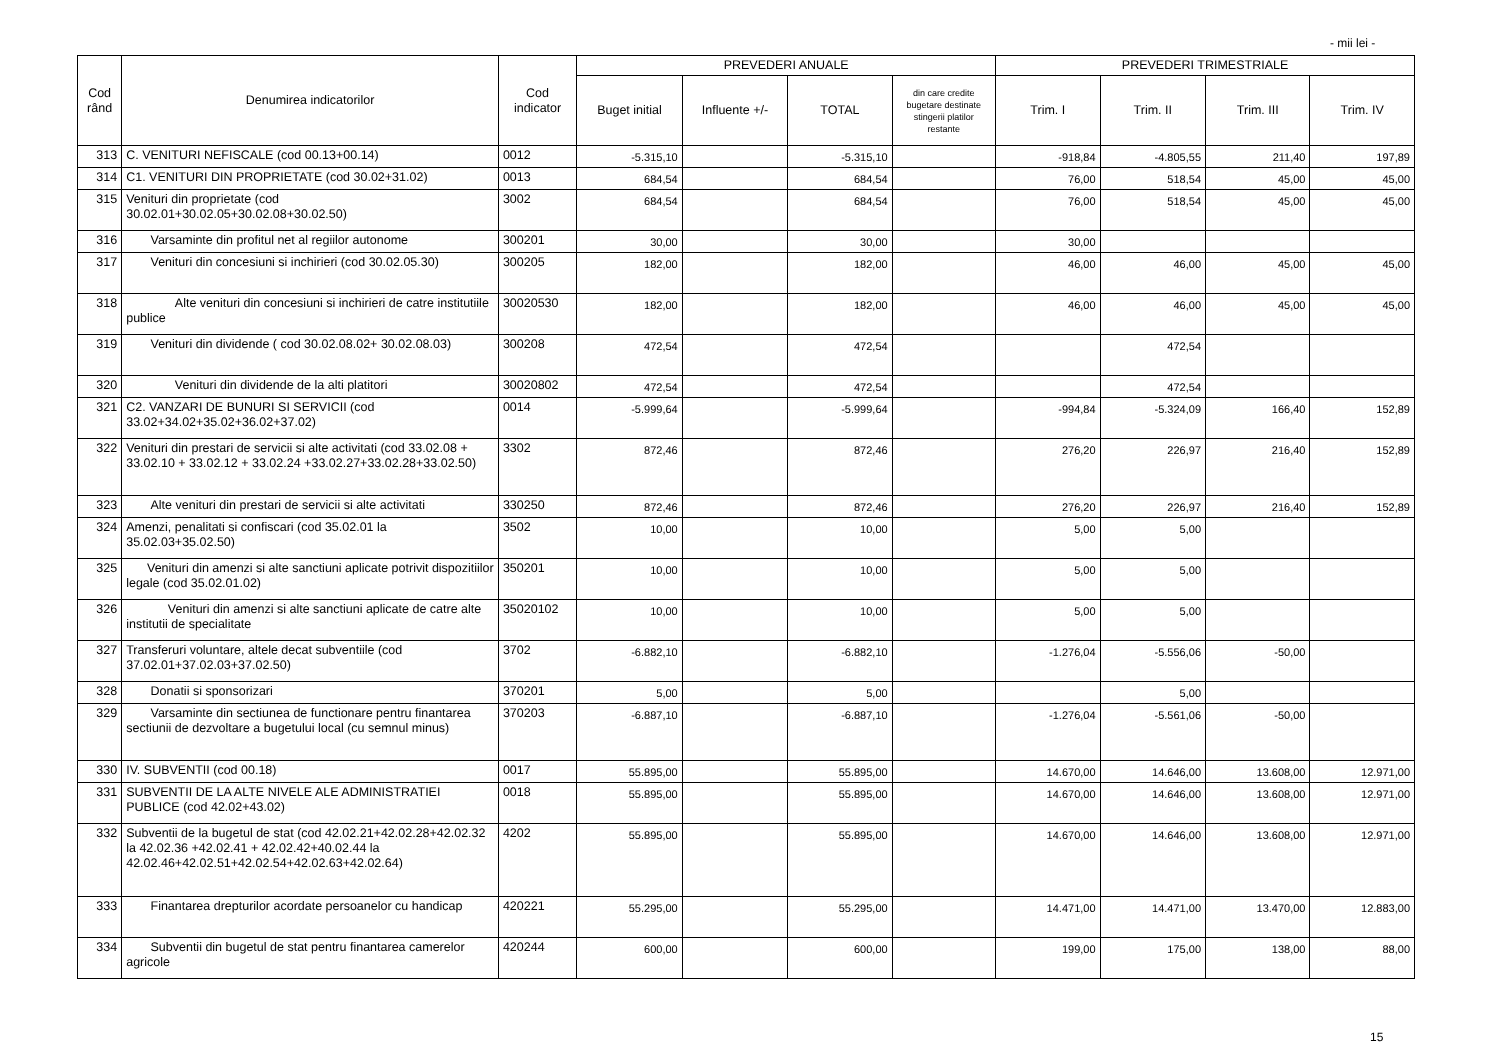- mii lei -
| Cod rând | Denumirea indicatorilor | Cod indicator | PREVEDERI ANUALE | | | | PREVEDERI TRIMESTRIALE | | | |
| --- | --- | --- | --- | --- | --- | --- | --- | --- | --- | --- |
| | | | Buget initial | Influente +/- | TOTAL | din care credite bugetare destinate stingerii platilor restante | Trim. I | Trim. II | Trim. III | Trim. IV |
| 313 | C. VENITURI NEFISCALE (cod 00.13+00.14) | 0012 | -5.315,10 | | -5.315,10 | | -918,84 | -4.805,55 | 211,40 | 197,89 |
| 314 | C1. VENITURI DIN PROPRIETATE (cod 30.02+31.02) | 0013 | 684,54 | | 684,54 | | 76,00 | 518,54 | 45,00 | 45,00 |
| 315 | Venituri din proprietate (cod 30.02.01+30.02.05+30.02.08+30.02.50) | 3002 | 684,54 | | 684,54 | | 76,00 | 518,54 | 45,00 | 45,00 |
| 316 | Varsaminte din profitul net al regiilor autonome | 300201 | 30,00 | | 30,00 | | 30,00 | | | |
| 317 | Venituri din concesiuni si inchirieri (cod 30.02.05.30) | 300205 | 182,00 | | 182,00 | | 46,00 | 46,00 | 45,00 | 45,00 |
| 318 | Alte venituri din concesiuni si inchirieri de catre institutiile publice | 30020530 | 182,00 | | 182,00 | | 46,00 | 46,00 | 45,00 | 45,00 |
| 319 | Venituri din dividende ( cod 30.02.08.02+ 30.02.08.03) | 300208 | 472,54 | | 472,54 | | | 472,54 | | |
| 320 | Venituri din dividende de la alti platitori | 30020802 | 472,54 | | 472,54 | | | 472,54 | | |
| 321 | C2. VANZARI DE BUNURI SI SERVICII (cod 33.02+34.02+35.02+36.02+37.02) | 0014 | -5.999,64 | | -5.999,64 | | -994,84 | -5.324,09 | 166,40 | 152,89 |
| 322 | Venituri din prestari de servicii si alte activitati (cod 33.02.08 + 33.02.10 + 33.02.12 + 33.02.24 +33.02.27+33.02.28+33.02.50) | 3302 | 872,46 | | 872,46 | | 276,20 | 226,97 | 216,40 | 152,89 |
| 323 | Alte venituri din prestari de servicii si alte activitati | 330250 | 872,46 | | 872,46 | | 276,20 | 226,97 | 216,40 | 152,89 |
| 324 | Amenzi, penalitati si confiscari (cod 35.02.01 la 35.02.03+35.02.50) | 3502 | 10,00 | | 10,00 | | 5,00 | 5,00 | | |
| 325 | Venituri din amenzi si alte sanctiuni aplicate potrivit dispozitiilor legale (cod 35.02.01.02) | 350201 | 10,00 | | 10,00 | | 5,00 | 5,00 | | |
| 326 | Venituri din amenzi si alte sanctiuni aplicate de catre alte institutii de specialitate | 35020102 | 10,00 | | 10,00 | | 5,00 | 5,00 | | |
| 327 | Transferuri voluntare, altele decat subventiile (cod 37.02.01+37.02.03+37.02.50) | 3702 | -6.882,10 | | -6.882,10 | | -1.276,04 | -5.556,06 | -50,00 | |
| 328 | Donatii si sponsorizari | 370201 | 5,00 | | 5,00 | | | 5,00 | | |
| 329 | Varsaminte din sectiunea de functionare pentru finantarea sectiunii de dezvoltare a bugetului local (cu semnul minus) | 370203 | -6.887,10 | | -6.887,10 | | -1.276,04 | -5.561,06 | -50,00 | |
| 330 | IV. SUBVENTII (cod 00.18) | 0017 | 55.895,00 | | 55.895,00 | | 14.670,00 | 14.646,00 | 13.608,00 | 12.971,00 |
| 331 | SUBVENTII DE LA ALTE NIVELE ALE ADMINISTRATIEI PUBLICE (cod 42.02+43.02) | 0018 | 55.895,00 | | 55.895,00 | | 14.670,00 | 14.646,00 | 13.608,00 | 12.971,00 |
| 332 | Subventii de la bugetul de stat (cod 42.02.21+42.02.28+42.02.32 la 42.02.36 +42.02.41 + 42.02.42+40.02.44 la 42.02.46+42.02.51+42.02.54+42.02.63+42.02.64) | 4202 | 55.895,00 | | 55.895,00 | | 14.670,00 | 14.646,00 | 13.608,00 | 12.971,00 |
| 333 | Finantarea drepturilor acordate persoanelor cu handicap | 420221 | 55.295,00 | | 55.295,00 | | 14.471,00 | 14.471,00 | 13.470,00 | 12.883,00 |
| 334 | Subventii din bugetul de stat pentru finantarea camerelor agricole | 420244 | 600,00 | | 600,00 | | 199,00 | 175,00 | 138,00 | 88,00 |
15